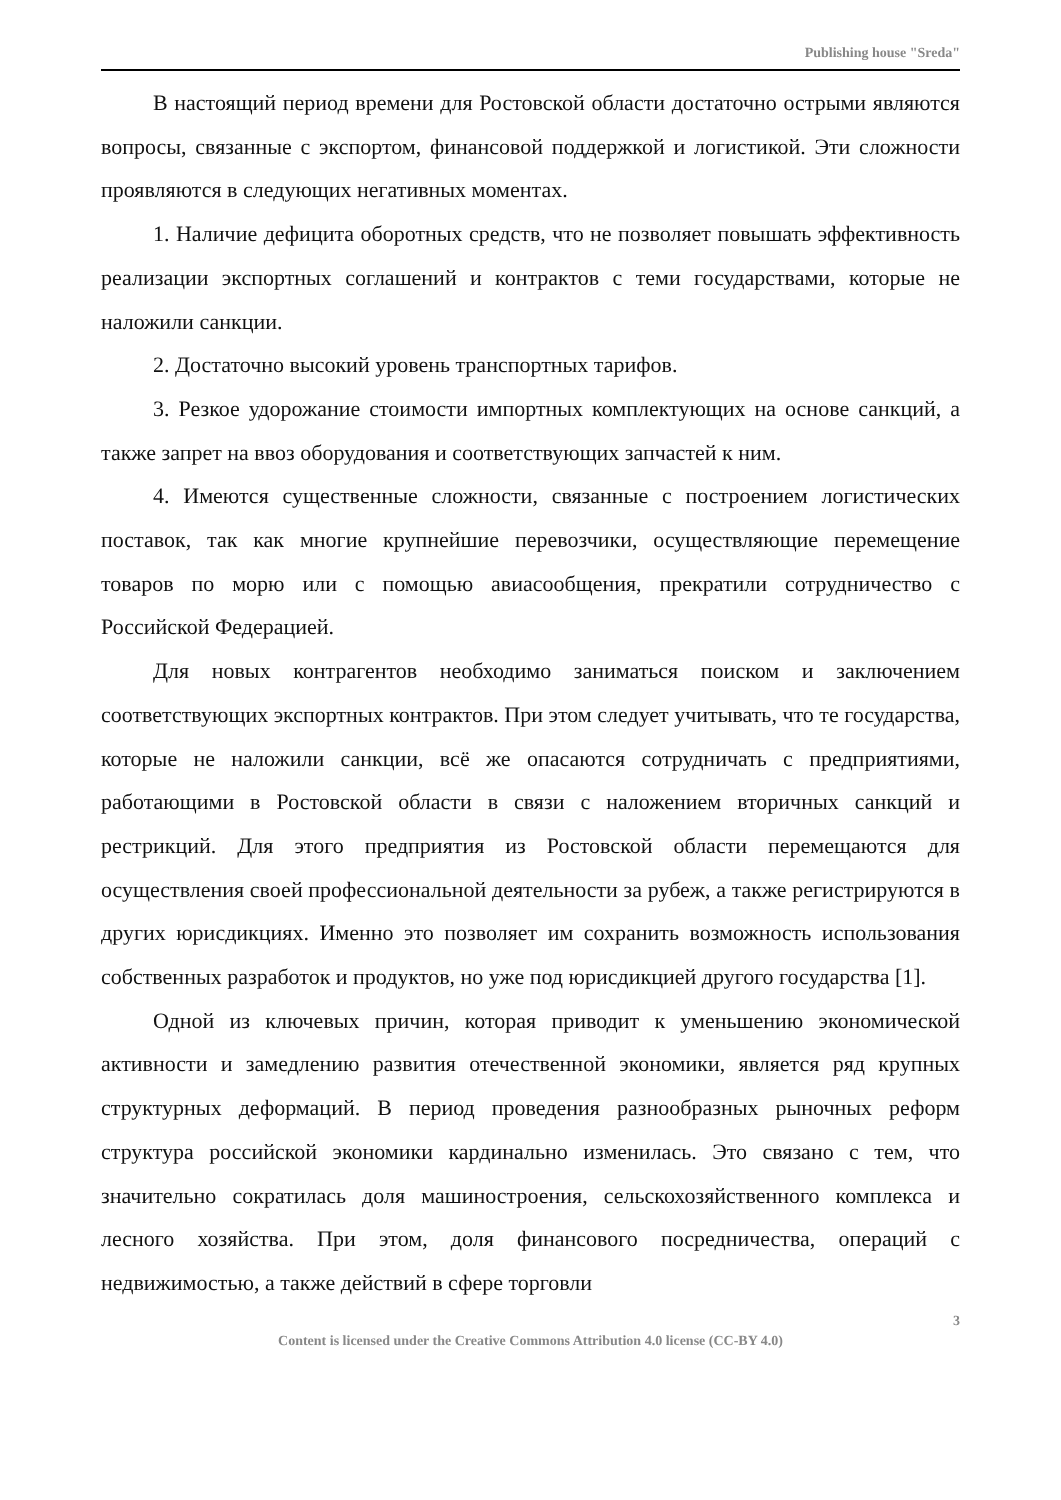Publishing house "Sreda"
В настоящий период времени для Ростовской области достаточно острыми являются вопросы, связанные с экспортом, финансовой поддержкой и логистикой. Эти сложности проявляются в следующих негативных моментах.
1. Наличие дефицита оборотных средств, что не позволяет повышать эффективность реализации экспортных соглашений и контрактов с теми государствами, которые не наложили санкции.
2. Достаточно высокий уровень транспортных тарифов.
3. Резкое удорожание стоимости импортных комплектующих на основе санкций, а также запрет на ввоз оборудования и соответствующих запчастей к ним.
4. Имеются существенные сложности, связанные с построением логистических поставок, так как многие крупнейшие перевозчики, осуществляющие перемещение товаров по морю или с помощью авиасообщения, прекратили сотрудничество с Российской Федерацией.
Для новых контрагентов необходимо заниматься поиском и заключением соответствующих экспортных контрактов. При этом следует учитывать, что те государства, которые не наложили санкции, всё же опасаются сотрудничать с предприятиями, работающими в Ростовской области в связи с наложением вторичных санкций и рестрикций. Для этого предприятия из Ростовской области перемещаются для осуществления своей профессиональной деятельности за рубеж, а также регистрируются в других юрисдикциях. Именно это позволяет им сохранить возможность использования собственных разработок и продуктов, но уже под юрисдикцией другого государства [1].
Одной из ключевых причин, которая приводит к уменьшению экономической активности и замедлению развития отечественной экономики, является ряд крупных структурных деформаций. В период проведения разнообразных рыночных реформ структура российской экономики кардинально изменилась. Это связано с тем, что значительно сократилась доля машиностроения, сельскохозяйственного комплекса и лесного хозяйства. При этом, доля финансового посредничества, операций с недвижимостью, а также действий в сфере торговли
3
Content is licensed under the Creative Commons Attribution 4.0 license (CC-BY 4.0)